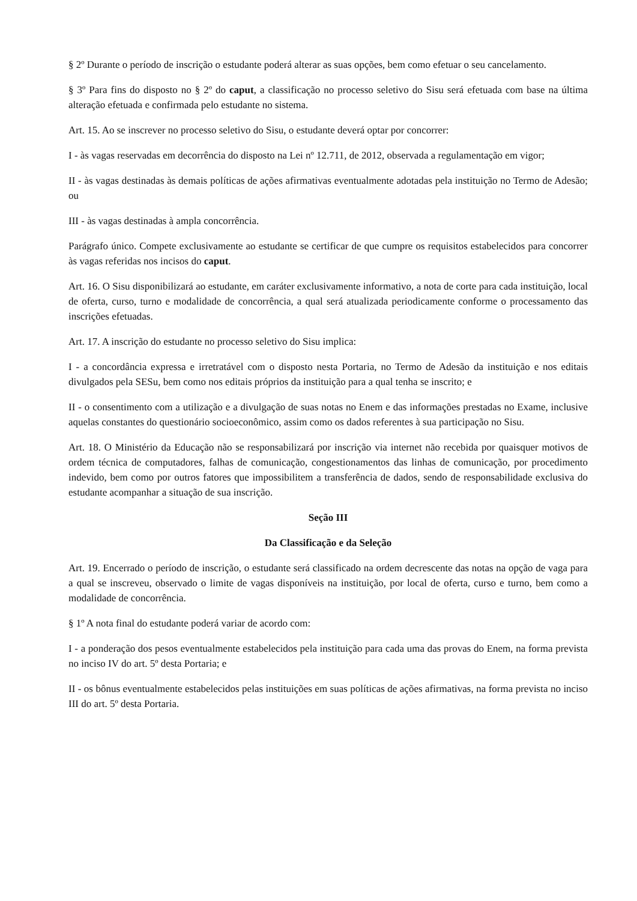§ 2º Durante o período de inscrição o estudante poderá alterar as suas opções, bem como efetuar o seu cancelamento.
§ 3º Para fins do disposto no § 2º do caput, a classificação no processo seletivo do Sisu será efetuada com base na última alteração efetuada e confirmada pelo estudante no sistema.
Art. 15. Ao se inscrever no processo seletivo do Sisu, o estudante deverá optar por concorrer:
I - às vagas reservadas em decorrência do disposto na Lei nº 12.711, de 2012, observada a regulamentação em vigor;
II - às vagas destinadas às demais políticas de ações afirmativas eventualmente adotadas pela instituição no Termo de Adesão; ou
III - às vagas destinadas à ampla concorrência.
Parágrafo único. Compete exclusivamente ao estudante se certificar de que cumpre os requisitos estabelecidos para concorrer às vagas referidas nos incisos do caput.
Art. 16. O Sisu disponibilizará ao estudante, em caráter exclusivamente informativo, a nota de corte para cada instituição, local de oferta, curso, turno e modalidade de concorrência, a qual será atualizada periodicamente conforme o processamento das inscrições efetuadas.
Art. 17. A inscrição do estudante no processo seletivo do Sisu implica:
I - a concordância expressa e irretratável com o disposto nesta Portaria, no Termo de Adesão da instituição e nos editais divulgados pela SESu, bem como nos editais próprios da instituição para a qual tenha se inscrito; e
II - o consentimento com a utilização e a divulgação de suas notas no Enem e das informações prestadas no Exame, inclusive aquelas constantes do questionário socioeconômico, assim como os dados referentes à sua participação no Sisu.
Art. 18. O Ministério da Educação não se responsabilizará por inscrição via internet não recebida por quaisquer motivos de ordem técnica de computadores, falhas de comunicação, congestionamentos das linhas de comunicação, por procedimento indevido, bem como por outros fatores que impossibilitem a transferência de dados, sendo de responsabilidade exclusiva do estudante acompanhar a situação de sua inscrição.
Seção III
Da Classificação e da Seleção
Art. 19. Encerrado o período de inscrição, o estudante será classificado na ordem decrescente das notas na opção de vaga para a qual se inscreveu, observado o limite de vagas disponíveis na instituição, por local de oferta, curso e turno, bem como a modalidade de concorrência.
§ 1º A nota final do estudante poderá variar de acordo com:
I - a ponderação dos pesos eventualmente estabelecidos pela instituição para cada uma das provas do Enem, na forma prevista no inciso IV do art. 5º desta Portaria; e
II - os bônus eventualmente estabelecidos pelas instituições em suas políticas de ações afirmativas, na forma prevista no inciso III do art. 5º desta Portaria.